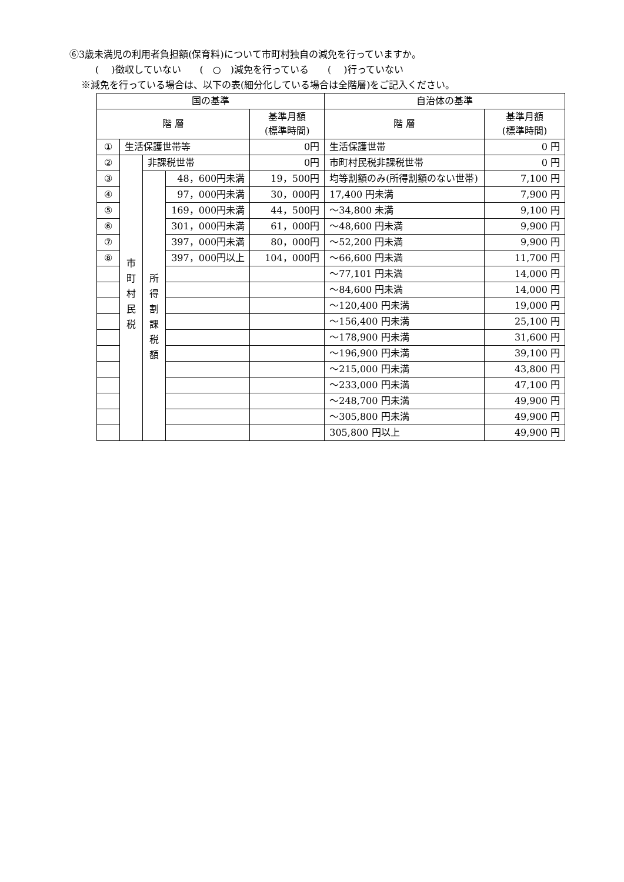⑥3歳未満児の利用者負担額(保育料)について市町村独自の減免を行っていますか。
(　 )徴収していない　　(　○　)減免を行っている　　(　 )行っていない
※減免を行っている場合は、以下の表(細分化している場合は全階層)をご記入ください。
| 国の基準 | | | | | 自治体の基準 | |
| 階 層 | | | | 基準月額 (標準時間) | 階 層 | 基準月額 (標準時間) |
| ① | 生活保護世帯等 | | | 0円 | 生活保護世帯 | 0 円 |
| ② | 市 町 村 民 税 | 非課税世帯 | | 0円 | 市町村民税非課税世帯 | 0 円 |
| ③ | | 所 得 割 課 税 額 | 48，600円未満 | 19，500円 | 均等割額のみ(所得割額のない世帯) | 7,100 円 |
| ④ | | | 97，000円未満 | 30，000円 | 17,400 円未満 | 7,900 円 |
| ⑤ | | | 169，000円未満 | 44，500円 | ～34,800 未満 | 9,100 円 |
| ⑥ | | | 301，000円未満 | 61，000円 | ～48,600 円未満 | 9,900 円 |
| ⑦ | | | 397，000円未満 | 80，000円 | ～52,200 円未満 | 9,900 円 |
| ⑧ | | | 397，000円以上 | 104，000円 | ～66,600 円未満 | 11,700 円 |
| | | | | | ～77,101 円未満 | 14,000 円 |
| | | | | | ～84,600 円未満 | 14,000 円 |
| | | | | | ～120,400 円未満 | 19,000 円 |
| | | | | | ～156,400 円未満 | 25,100 円 |
| | | | | | ～178,900 円未満 | 31,600 円 |
| | | | | | ～196,900 円未満 | 39,100 円 |
| | | | | | ～215,000 円未満 | 43,800 円 |
| | | | | | ～233,000 円未満 | 47,100 円 |
| | | | | | ～248,700 円未満 | 49,900 円 |
| | | | | | ～305,800 円未満 | 49,900 円 |
| | | | | | 305,800 円以上 | 49,900 円 |